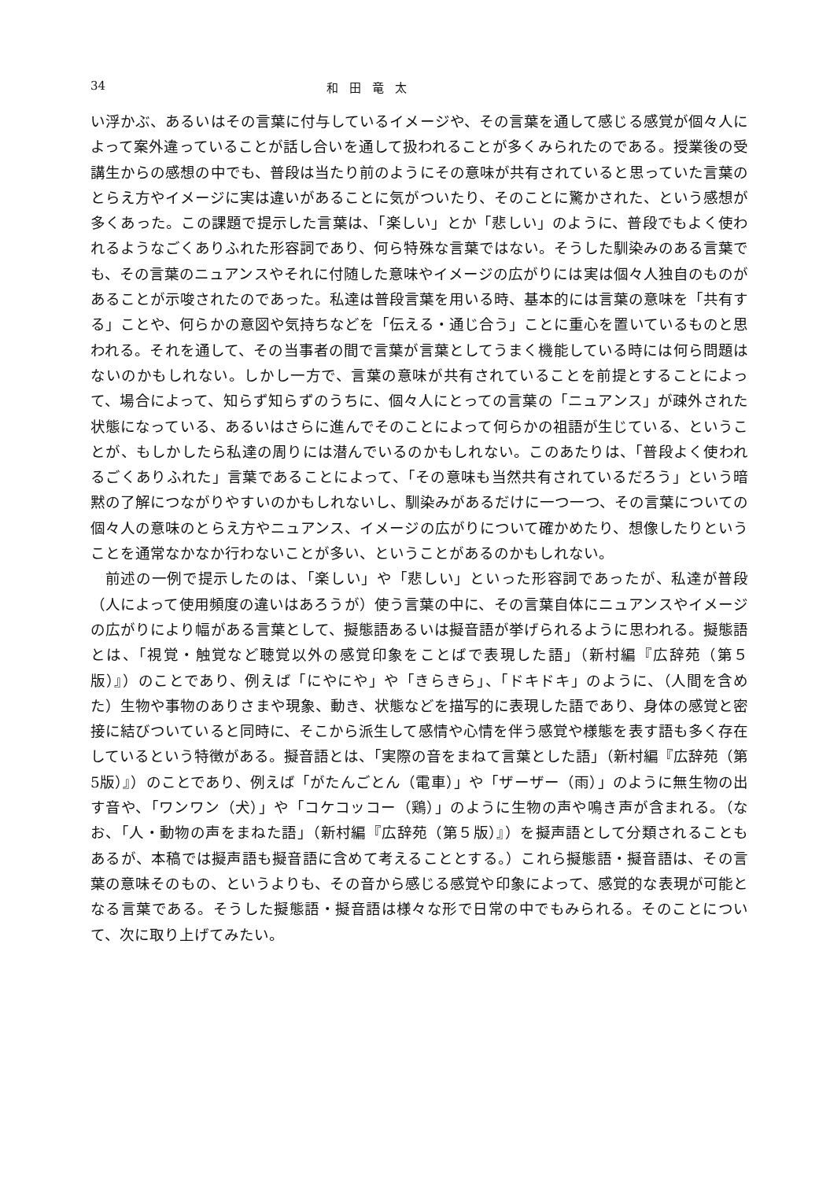34 和田竜太
い浮かぶ、あるいはその言葉に付与しているイメージや、その言葉を通して感じる感覚が個々人によって案外違っていることが話し合いを通して扱われることが多くみられたのである。授業後の受講生からの感想の中でも、普段は当たり前のようにその意味が共有されていると思っていた言葉のとらえ方やイメージに実は違いがあることに気がついたり、そのことに驚かされた、という感想が多くあった。この課題で提示した言葉は、「楽しい」とか「悲しい」のように、普段でもよく使われるようなごくありふれた形容詞であり、何ら特殊な言葉ではない。そうした馴染みのある言葉でも、その言葉のニュアンスやそれに付随した意味やイメージの広がりには実は個々人独自のものがあることが示唆されたのであった。私達は普段言葉を用いる時、基本的には言葉の意味を「共有する」ことや、何らかの意図や気持ちなどを「伝える・通じ合う」ことに重心を置いているものと思われる。それを通して、その当事者の間で言葉が言葉としてうまく機能している時には何ら問題はないのかもしれない。しかし一方で、言葉の意味が共有されていることを前提とすることによって、場合によって、知らず知らずのうちに、個々人にとっての言葉の「ニュアンス」が疎外された状態になっている、あるいはさらに進んでそのことによって何らかの祖語が生じている、ということが、もしかしたら私達の周りには潜んでいるのかもしれない。このあたりは、「普段よく使われるごくありふれた」言葉であることによって、「その意味も当然共有されているだろう」という暗黙の了解につながりやすいのかもしれないし、馴染みがあるだけに一つ一つ、その言葉についての個々人の意味のとらえ方やニュアンス、イメージの広がりについて確かめたり、想像したりということを通常なかなか行わないことが多い、ということがあるのかもしれない。
前述の一例で提示したのは、「楽しい」や「悲しい」といった形容詞であったが、私達が普段（人によって使用頻度の違いはあろうが）使う言葉の中に、その言葉自体にニュアンスやイメージの広がりにより幅がある言葉として、擬態語あるいは擬音語が挙げられるように思われる。擬態語とは、「視覚・触覚など聴覚以外の感覚印象をことばで表現した語」（新村編『広辞苑（第５版）』）のことであり、例えば「にやにや」や「きらきら」、「ドキドキ」のように、（人間を含めた）生物や事物のありさまや現象、動き、状態などを描写的に表現した語であり、身体の感覚と密接に結びついていると同時に、そこから派生して感情や心情を伴う感覚や様態を表す語も多く存在しているという特徴がある。擬音語とは、「実際の音をまねて言葉とした語」（新村編『広辞苑（第5版）』）のことであり、例えば「がたんごとん（電車）」や「ザーザー（雨）」のように無生物の出す音や、「ワンワン（犬）」や「コケコッコー（鶏）」のように生物の声や鳴き声が含まれる。（なお、「人・動物の声をまねた語」（新村編『広辞苑（第５版）』）を擬声語として分類されることもあるが、本稿では擬声語も擬音語に含めて考えることとする。）これら擬態語・擬音語は、その言葉の意味そのもの、というよりも、その音から感じる感覚や印象によって、感覚的な表現が可能となる言葉である。そうした擬態語・擬音語は様々な形で日常の中でもみられる。そのことについて、次に取り上げてみたい。